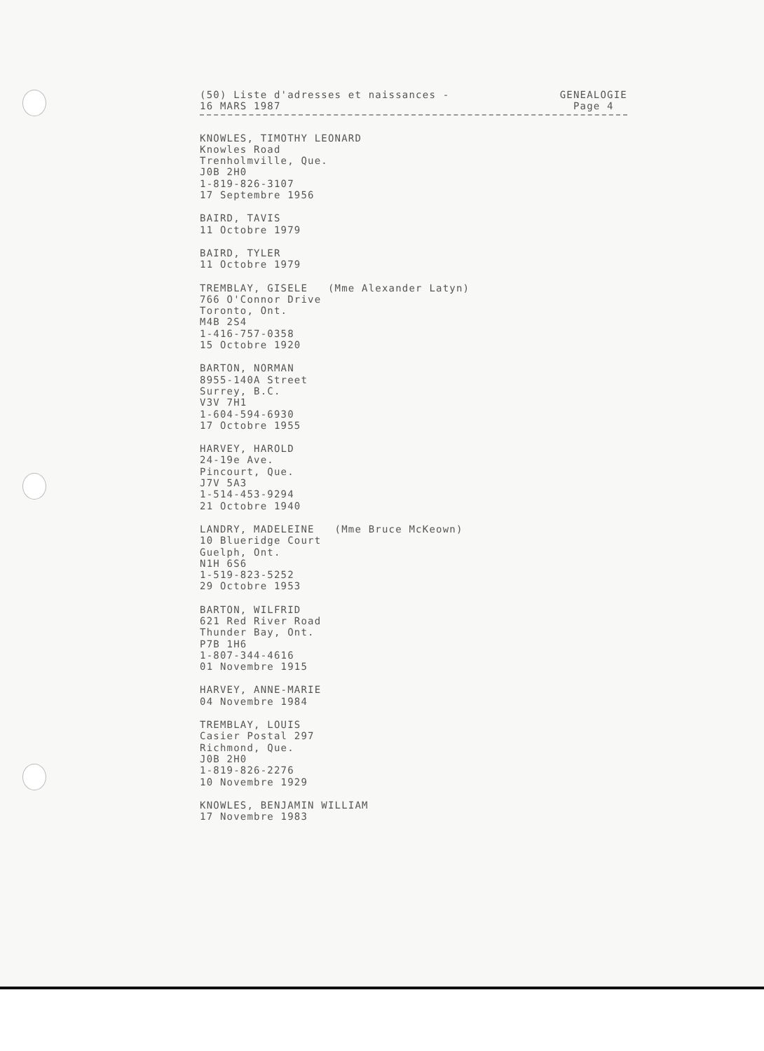(50) Liste d'adresses et naissances -
16 MARS 1987
GENEALOGIE
Page 4
KNOWLES, TIMOTHY LEONARD Knowles Road Trenholmville, Que. J0B 2H0 1-819-826-3107 17 Septembre 1956
BAIRD, TAVIS 11 Octobre 1979
BAIRD, TYLER 11 Octobre 1979
TREMBLAY, GISELE (Mme Alexander Latyn) 766 O'Connor Drive Toronto, Ont. M4B 2S4 1-416-757-0358 15 Octobre 1920
BARTON, NORMAN 8955-140A Street Surrey, B.C. V3V 7H1 1-604-594-6930 17 Octobre 1955
HARVEY, HAROLD 24-19e Ave. Pincourt, Que. J7V 5A3 1-514-453-9294 21 Octobre 1940
LANDRY, MADELEINE (Mme Bruce McKeown) 10 Blueridge Court Guelph, Ont. N1H 6S6 1-519-823-5252 29 Octobre 1953
BARTON, WILFRID 621 Red River Road Thunder Bay, Ont. P7B 1H6 1-807-344-4616 01 Novembre 1915
HARVEY, ANNE-MARIE 04 Novembre 1984
TREMBLAY, LOUIS Casier Postal 297 Richmond, Que. J0B 2H0 1-819-826-2276 10 Novembre 1929
KNOWLES, BENJAMIN WILLIAM 17 Novembre 1983